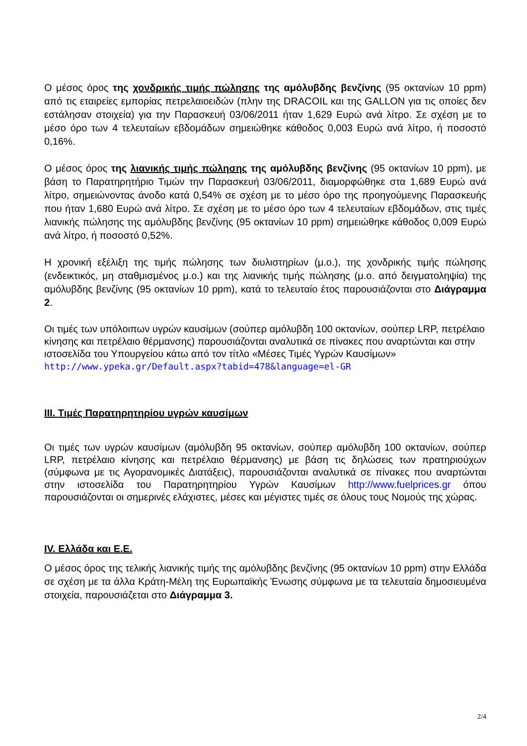Ο μέσος όρος της χονδρικής τιμής πώλησης της αμόλυβδης βενζίνης (95 οκτανίων 10 ppm) από τις εταιρείες εμπορίας πετρελαιοειδών (πλην της DRACOIL και της GALLON για τις οποίες δεν εστάλησαν στοιχεία) για την Παρασκευή 03/06/2011 ήταν 1,629 Ευρώ ανά λίτρο. Σε σχέση με το μέσο όρο των 4 τελευταίων εβδομάδων σημειώθηκε κάθοδος 0,003 Ευρώ ανά λίτρο, ή ποσοστό 0,16%.
Ο μέσος όρος της λιανικής τιμής πώλησης της αμόλυβδης βενζίνης (95 οκτανίων 10 ppm), με βάση το Παρατηρητήριο Τιμών την Παρασκευή 03/06/2011, διαμορφώθηκε στα 1,689 Ευρώ ανά λίτρο, σημειώνοντας άνοδο κατά 0,54% σε σχέση με το μέσο όρο της προηγούμενης Παρασκευής που ήταν 1,680 Ευρώ ανά λίτρο. Σε σχέση με το μέσο όρο των 4 τελευταίων εβδομάδων, στις τιμές λιανικής πώλησης της αμόλυβδης βενζίνης (95 οκτανίων 10 ppm) σημειώθηκε κάθοδος 0,009 Ευρώ ανά λίτρο, ή ποσοστό 0,52%.
Η χρονική εξέλιξη της τιμής πώλησης των διυλιστηρίων (μ.ο.), της χονδρικής τιμής πώλησης (ενδεικτικός, μη σταθμισμένος μ.ο.) και της λιανικής τιμής πώλησης (μ.ο. από δειγματοληψία) της αμόλυβδης βενζίνης (95 οκτανίων 10 ppm), κατά το τελευταίο έτος παρουσιάζονται στο Διάγραμμα 2.
Οι τιμές των υπόλοιπων υγρών καυσίμων (σούπερ αμόλυβδη 100 οκτανίων, σούπερ LRP, πετρέλαιο κίνησης και πετρέλαιο θέρμανσης) παρουσιάζονται αναλυτικά σε πίνακες που αναρτώνται και στην ιστοσελίδα του Υπουργείου κάτω από τον τίτλο «Μέσες Τιμές Υγρών Καυσίμων» http://www.ypeka.gr/Default.aspx?tabid=478&language=el-GR
III. Τιμές Παρατηρητηρίου υγρών καυσίμων
Οι τιμές των υγρών καυσίμων (αμόλυβδη 95 οκτανίων, σούπερ αμόλυβδη 100 οκτανίων, σούπερ LRP, πετρέλαιο κίνησης και πετρέλαιο θέρμανσης) με βάση τις δηλώσεις των πρατηριούχων (σύμφωνα με τις Αγορανομικές Διατάξεις), παρουσιάζονται αναλυτικά σε πίνακες που αναρτώνται στην ιστοσελίδα του Παρατηρητηρίου Υγρών Καυσίμων http://www.fuelprices.gr όπου παρουσιάζονται οι σημερινές ελάχιστες, μέσες και μέγιστες τιμές σε όλους τους Νομούς της χώρας.
IV. Ελλάδα και Ε.Ε.
Ο μέσος όρος της τελικής λιανικής τιμής της αμόλυβδης βενζίνης (95 οκτανίων 10 ppm) στην Ελλάδα σε σχέση με τα άλλα Κράτη-Μέλη της Ευρωπαϊκής Ένωσης σύμφωνα με τα τελευταία δημοσιευμένα στοιχεία, παρουσιάζεται στο Διάγραμμα 3.
2/4